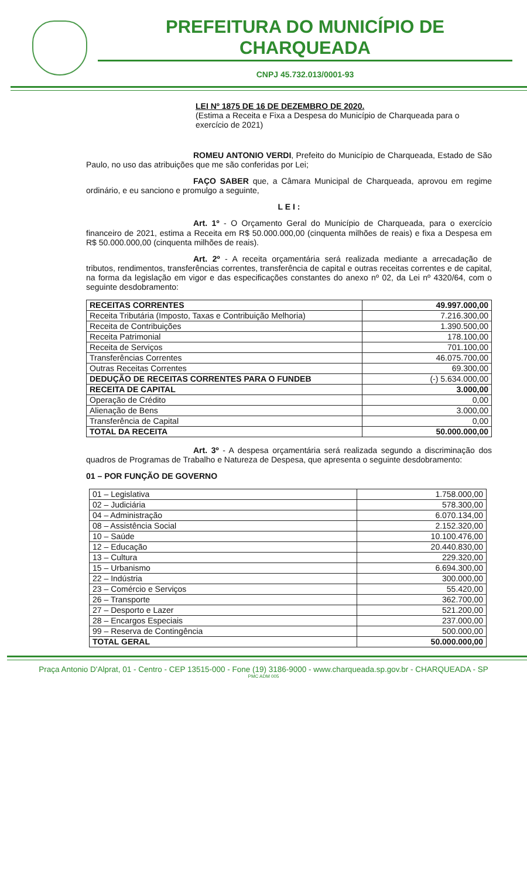PREFEITURA DO MUNICÍPIO DE CHARQUEADA
CNPJ 45.732.013/0001-93
LEI Nº 1875 DE 16 DE DEZEMBRO DE 2020.
(Estima a Receita e Fixa a Despesa do Município de Charqueada para o exercício de 2021)
ROMEU ANTONIO VERDI, Prefeito do Município de Charqueada, Estado de São Paulo, no uso das atribuições que me são conferidas por Lei;
FAÇO SABER que, a Câmara Municipal de Charqueada, aprovou em regime ordinário, e eu sanciono e promulgo a seguinte,
L E I :
Art. 1º - O Orçamento Geral do Município de Charqueada, para o exercício financeiro de 2021, estima a Receita em R$ 50.000.000,00 (cinquenta milhões de reais) e fixa a Despesa em R$ 50.000.000,00 (cinquenta milhões de reais).
Art. 2º - A receita orçamentária será realizada mediante a arrecadação de tributos, rendimentos, transferências correntes, transferência de capital e outras receitas correntes e de capital, na forma da legislação em vigor e das especificações constantes do anexo nº 02, da Lei nº 4320/64, com o seguinte desdobramento:
| RECEITAS CORRENTES | 49.997.000,00 |
| Receita Tributária (Imposto, Taxas e Contribuição Melhoria) | 7.216.300,00 |
| Receita de Contribuições | 1.390.500,00 |
| Receita Patrimonial | 178.100,00 |
| Receita de Serviços | 701.100,00 |
| Transferências Correntes | 46.075.700,00 |
| Outras Receitas Correntes | 69.300,00 |
| DEDUÇÃO DE RECEITAS CORRENTES PARA O FUNDEB | (-) 5.634.000,00 |
| RECEITA DE CAPITAL | 3.000,00 |
| Operação de Crédito | 0,00 |
| Alienação de Bens | 3.000,00 |
| Transferência de Capital | 0,00 |
| TOTAL DA RECEITA | 50.000.000,00 |
Art. 3º - A despesa orçamentária será realizada segundo a discriminação dos quadros de Programas de Trabalho e Natureza de Despesa, que apresenta o seguinte desdobramento:
01 – POR FUNÇÃO DE GOVERNO
| 01 – Legislativa | 1.758.000,00 |
| 02 – Judiciária | 578.300,00 |
| 04 – Administração | 6.070.134,00 |
| 08 – Assistência Social | 2.152.320,00 |
| 10 – Saúde | 10.100.476,00 |
| 12 – Educação | 20.440.830,00 |
| 13 – Cultura | 229.320,00 |
| 15 – Urbanismo | 6.694.300,00 |
| 22 – Indústria | 300.000,00 |
| 23 – Comércio e Serviços | 55.420,00 |
| 26 – Transporte | 362.700,00 |
| 27 – Desporto e Lazer | 521.200,00 |
| 28 – Encargos Especiais | 237.000,00 |
| 99 – Reserva de Contingência | 500.000,00 |
| TOTAL GERAL | 50.000.000,00 |
Praça Antonio D'Alprat, 01 - Centro - CEP 13515-000 - Fone (19) 3186-9000 - www.charqueada.sp.gov.br - CHARQUEADA - SP
PMC ADM 005